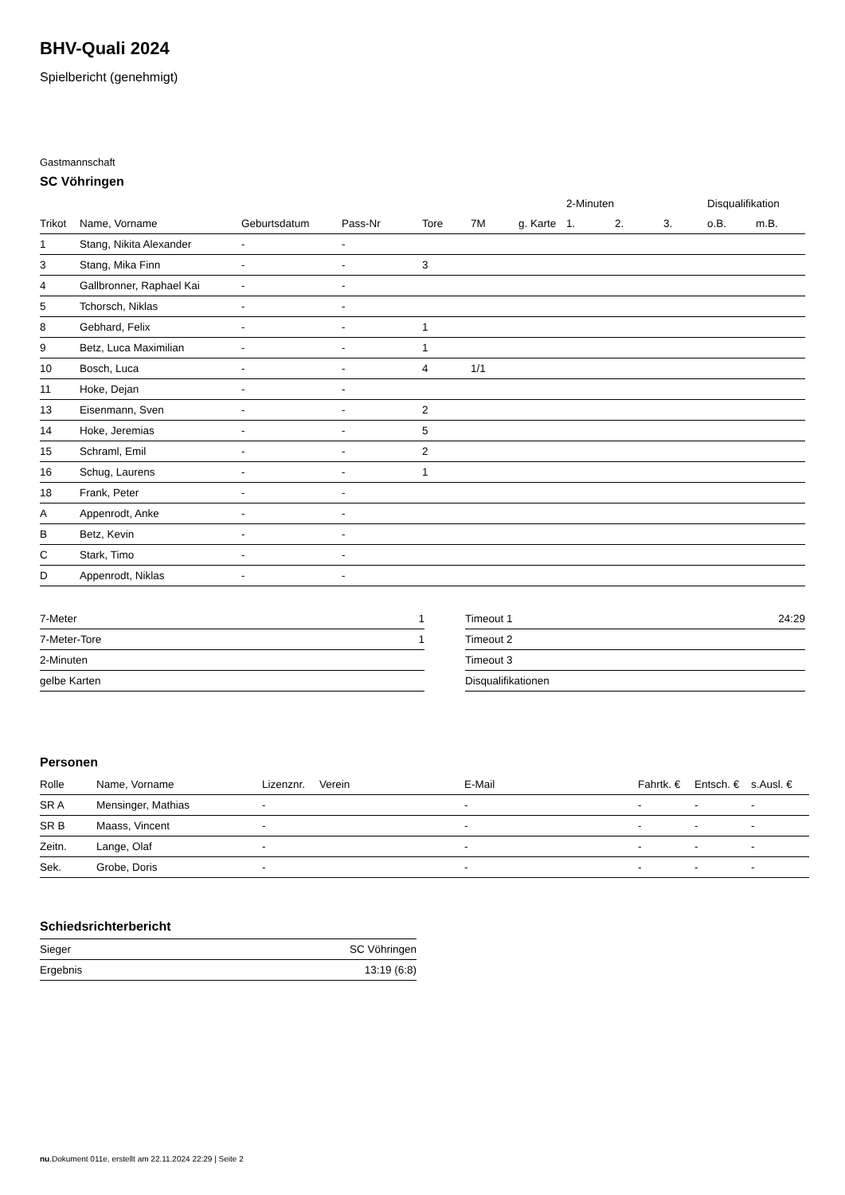BHV-Quali 2024
Spielbericht (genehmigt)
Gastmannschaft
SC Vöhringen
| | | | | | | | 2-Minuten | | | Disqualifikation | |
| --- | --- | --- | --- | --- | --- | --- | --- | --- | --- | --- | --- |
| Trikot | Name, Vorname | Geburtsdatum | Pass-Nr | Tore | 7M | g. Karte | 1. | 2. | 3. | o.B. | m.B. |
| 1 | Stang, Nikita Alexander | - | - | | | | | | | | |
| 3 | Stang, Mika Finn | - | - | 3 | | | | | | | |
| 4 | Gallbronner, Raphael Kai | - | - | | | | | | | | |
| 5 | Tchorsch, Niklas | - | - | | | | | | | | |
| 8 | Gebhard, Felix | - | - | 1 | | | | | | | |
| 9 | Betz, Luca Maximilian | - | - | 1 | | | | | | | |
| 10 | Bosch, Luca | - | - | 4 | 1/1 | | | | | | |
| 11 | Hoke, Dejan | - | - | | | | | | | | |
| 13 | Eisenmann, Sven | - | - | 2 | | | | | | | |
| 14 | Hoke, Jeremias | - | - | 5 | | | | | | | |
| 15 | Schraml, Emil | - | - | 2 | | | | | | | |
| 16 | Schug, Laurens | - | - | 1 | | | | | | | |
| 18 | Frank, Peter | - | - | | | | | | | | |
| A | Appenrodt, Anke | - | - | | | | | | | | |
| B | Betz, Kevin | - | - | | | | | | | | |
| C | Stark, Timo | - | - | | | | | | | | |
| D | Appenrodt, Niklas | - | - | | | | | | | | |
| 7-Meter | 1 |
| 7-Meter-Tore | 1 |
| 2-Minuten | |
| gelbe Karten | |
| Timeout 1 | 24:29 |
| Timeout 2 | |
| Timeout 3 | |
| Disqualifikationen | |
Personen
| Rolle | Name, Vorname | Lizenznr. | Verein | E-Mail | Fahrtk. € | Entsch. € | s.Ausl. € |
| --- | --- | --- | --- | --- | --- | --- | --- |
| SR A | Mensinger, Mathias | - | | - | - | - | - |
| SR B | Maass, Vincent | - | | - | - | - | - |
| Zeitn. | Lange, Olaf | - | | - | - | - | - |
| Sek. | Grobe, Doris | - | | - | - | - | - |
Schiedsrichterbericht
| Sieger | SC Vöhringen |
| Ergebnis | 13:19 (6:8) |
nu.Dokument 011e, erstellt am 22.11.2024 22:29 | Seite 2